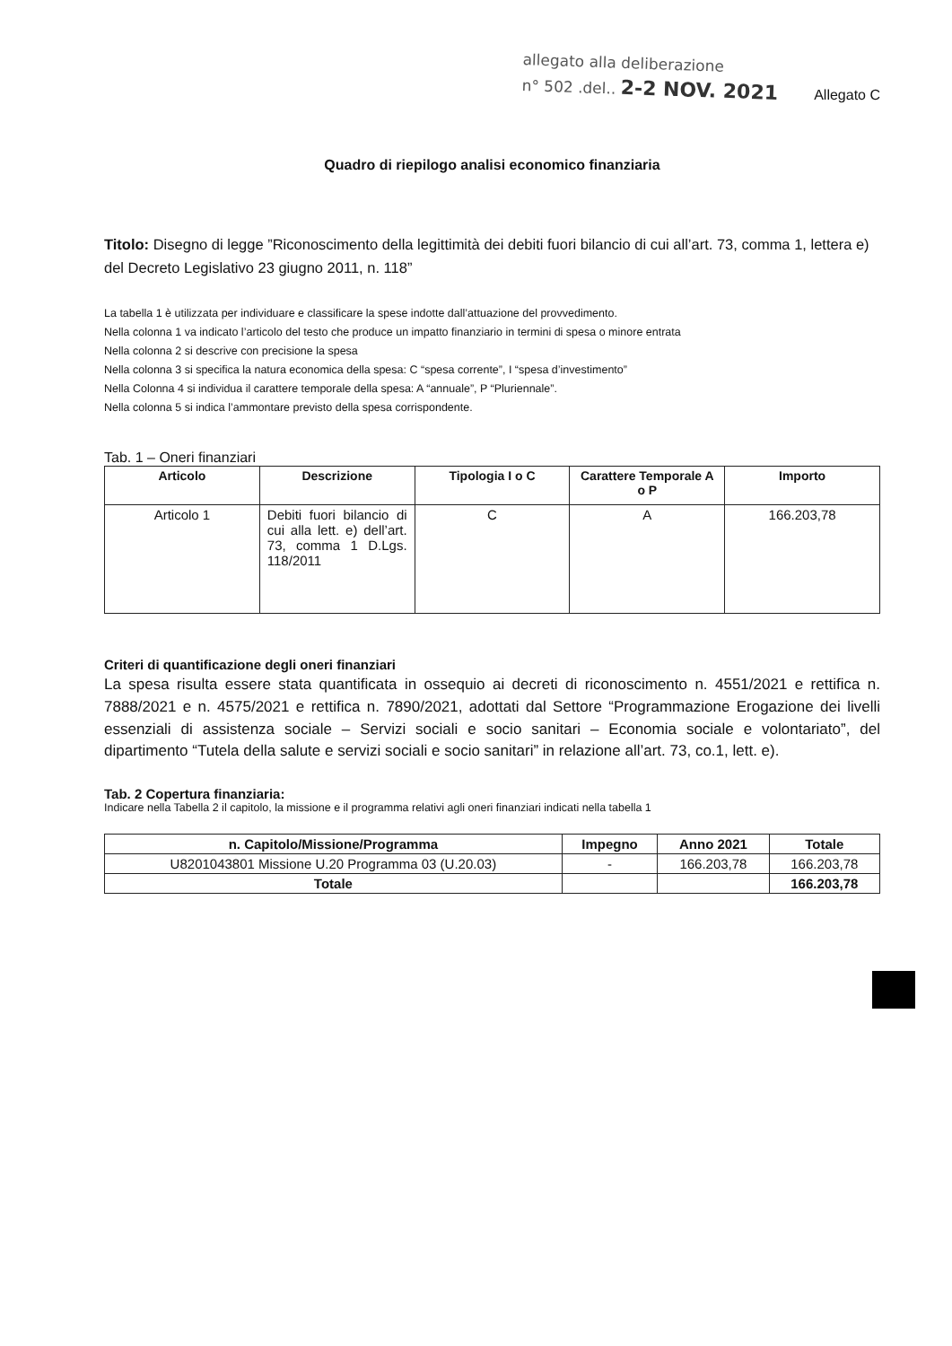allegato alla deliberazione
n° 502 .del.. 2-2 NOV. 2021
Allegato C
Quadro di riepilogo analisi economico finanziaria
Titolo: Disegno di legge ”Riconoscimento della legittimità dei debiti fuori bilancio di cui all’art. 73, comma 1, lettera e) del Decreto Legislativo 23 giugno 2011, n. 118”
La tabella 1 è utilizzata per individuare e classificare la spese indotte dall’attuazione del provvedimento.
Nella colonna 1 va indicato l’articolo del testo che produce un impatto finanziario in termini di spesa o minore entrata
Nella colonna 2 si descrive con precisione la spesa
Nella colonna 3 si specifica la natura economica della spesa: C “spesa corrente”, I “spesa d’investimento”
Nella Colonna 4 si individua il carattere temporale della spesa: A “annuale”, P “Pluriennale”.
Nella colonna 5 si indica l’ammontare previsto della spesa corrispondente.
Tab. 1 – Oneri finanziari
| Articolo | Descrizione | Tipologia I o C | Carattere Temporale A o P | Importo |
| --- | --- | --- | --- | --- |
| Articolo 1 | Debiti fuori bilancio di cui alla lett. e) dell’art. 73, comma 1 D.Lgs. 118/2011 | C | A | 166.203,78 |
Criteri di quantificazione degli oneri finanziari
La spesa risulta essere stata quantificata in ossequio ai decreti di riconoscimento n. 4551/2021 e rettifica n. 7888/2021 e n. 4575/2021 e rettifica n. 7890/2021, adottati dal Settore “Programmazione Erogazione dei livelli essenziali di assistenza sociale – Servizi sociali e socio sanitari – Economia sociale e volontariato”, del dipartimento “Tutela della salute e servizi sociali e socio sanitari” in relazione all’art. 73, co.1, lett. e).
Tab. 2 Copertura finanziaria:
Indicare nella Tabella 2 il capitolo, la missione e il programma relativi agli oneri finanziari indicati nella tabella 1
| n. Capitolo/Missione/Programma | Impegno | Anno 2021 | Totale |
| --- | --- | --- | --- |
| U8201043801 Missione U.20 Programma 03 (U.20.03) | - | 166.203,78 | 166.203,78 |
| Totale | | | 166.203,78 |